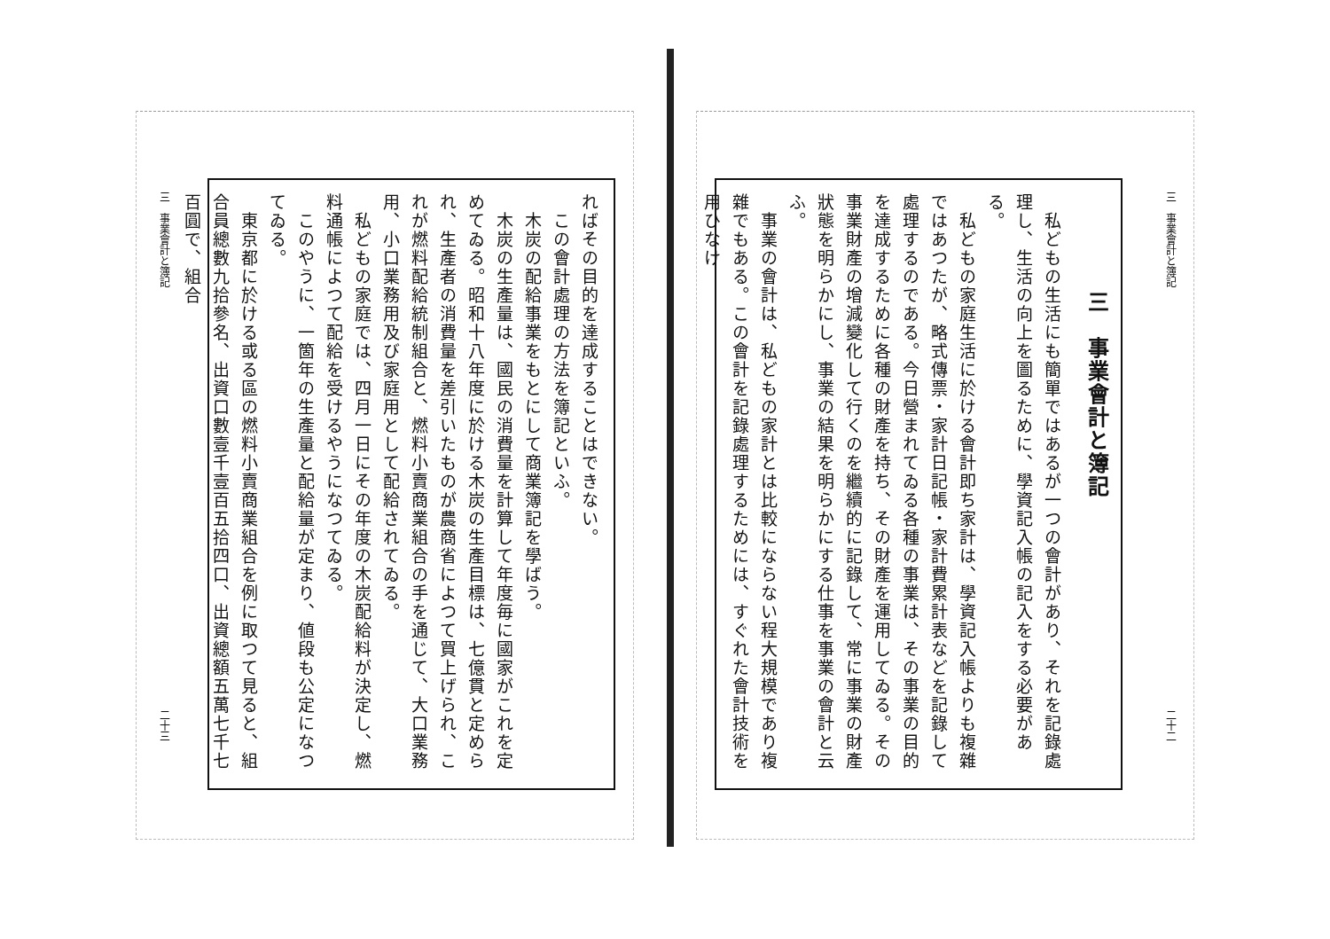三　事業會計と簿記 二十二
三　事業會計と簿記
　私どもの生活にも簡單ではあるが一つの會計があり、それを記錄處理し、生活の向上を圖るために、學資記入帳の記入をする必要がある。
　私どもの家庭生活に於ける會計即ち家計は、學資記入帳よりも複雜ではあつたが、略式傳票・家計日記帳・家計費累計表などを記錄して處理するのである。今日營まれてゐる各種の事業は、その事業の目的を達成するために各種の財產を持ち、その財產を運用してゐる。その事業財產の增減變化して行くのを繼續的に記錄して、常に事業の財產狀態を明らかにし、事業の結果を明らかにする仕事を事業の會計と云ふ。
　事業の會計は、私どもの家計とは比較にならない程大規模であり複雜でもある。この會計を記錄處理するためには、すぐれた會計技術を用ひなけ
三　事業會計と簿記 二十三
ればその目的を達成することはできない。
　この會計處理の方法を簿記といふ。
　木炭の配給事業をもとにして商業簿記を學ばう。
　木炭の生產量は、國民の消費量を計算して年度毎に國家がこれを定めてゐる。昭和十八年度に於ける木炭の生產目標は、七億貫と定められ、生產者の消費量を差引いたものが農商省によつて買上げられ、これが燃料配給統制組合と、燃料小賣商業組合の手を通じて、大口業務用、小口業務用及び家庭用として配給されてゐる。
　私どもの家庭では、四月一日にその年度の木炭配給料が決定し、燃料通帳によつて配給を受けるやうになつてゐる。
　このやうに、一箇年の生產量と配給量が定まり、値段も公定になつてゐる。
　東京都に於ける或る區の燃料小賣商業組合を例に取つて見ると、組合員總數九拾參名、出資口數壹千壹百五拾四口、出資總額五萬七千七百圓で、組合